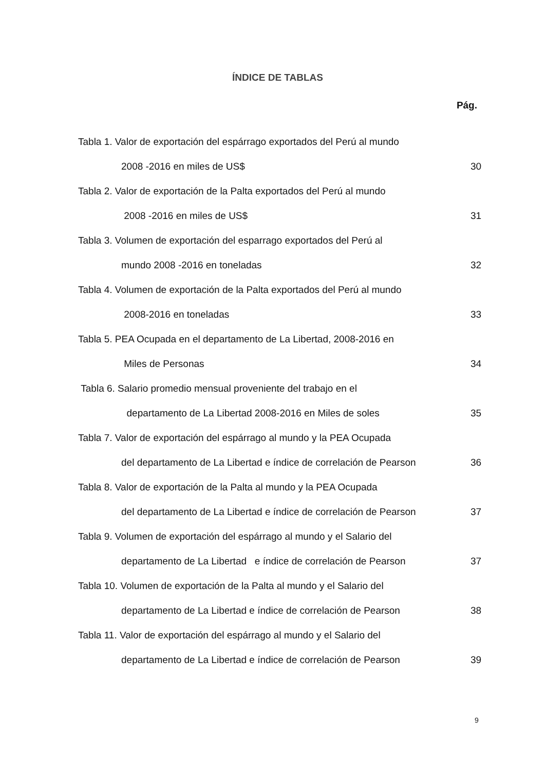ÍNDICE DE TABLAS
Pág.
Tabla 1. Valor de exportación del espárrago exportados del Perú al mundo
2008 -2016 en miles de US$ 30
Tabla 2. Valor de exportación de la Palta exportados del Perú al mundo
2008 -2016 en miles de US$ 31
Tabla 3. Volumen de exportación del esparrago exportados del Perú al
mundo 2008 -2016 en toneladas 32
Tabla 4. Volumen de exportación de la Palta exportados del Perú al mundo
2008-2016 en toneladas 33
Tabla 5. PEA Ocupada en el departamento de La Libertad, 2008-2016 en
Miles de Personas 34
Tabla 6. Salario promedio mensual proveniente del trabajo en el
departamento de La Libertad 2008-2016 en Miles de soles 35
Tabla 7. Valor de exportación del espárrago al mundo y la PEA Ocupada
del departamento de La Libertad e índice de correlación de Pearson 36
Tabla 8. Valor de exportación de la Palta al mundo y la PEA Ocupada
del departamento de La Libertad e índice de correlación de Pearson 37
Tabla 9. Volumen de exportación del espárrago al mundo y el Salario del
departamento de La Libertad e índice de correlación de Pearson 37
Tabla 10. Volumen de exportación de la Palta al mundo y el Salario del
departamento de La Libertad e índice de correlación de Pearson 38
Tabla 11. Valor de exportación del espárrago al mundo y el Salario del
departamento de La Libertad e índice de correlación de Pearson 39
9